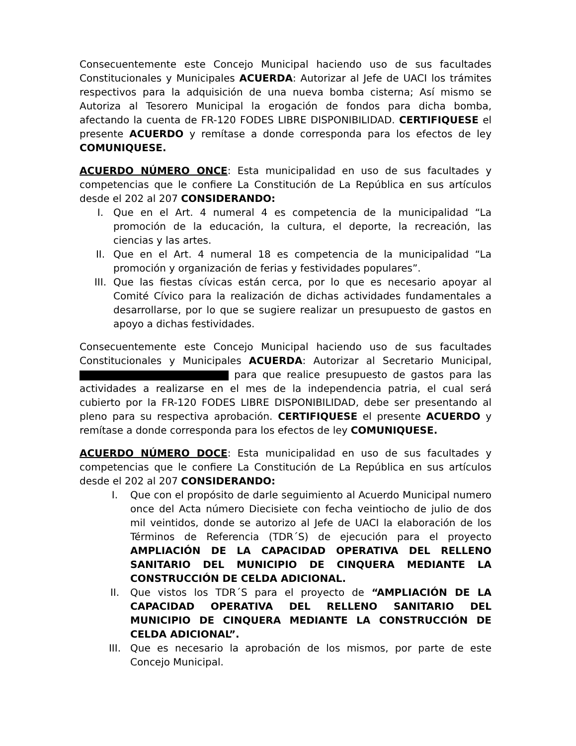Consecuentemente este Concejo Municipal haciendo uso de sus facultades Constitucionales y Municipales ACUERDA: Autorizar al Jefe de UACI los trámites respectivos para la adquisición de una nueva bomba cisterna; Así mismo se Autoriza al Tesorero Municipal la erogación de fondos para dicha bomba, afectando la cuenta de FR-120 FODES LIBRE DISPONIBILIDAD. CERTIFIQUESE el presente ACUERDO y remítase a donde corresponda para los efectos de ley COMUNIQUESE.
ACUERDO NÚMERO ONCE: Esta municipalidad en uso de sus facultades y competencias que le confiere La Constitución de La República en sus artículos desde el 202 al 207 CONSIDERANDO:
I. Que en el Art. 4 numeral 4 es competencia de la municipalidad “La promoción de la educación, la cultura, el deporte, la recreación, las ciencias y las artes.
II. Que en el Art. 4 numeral 18 es competencia de la municipalidad “La promoción y organización de ferias y festividades populares”.
III. Que las fiestas cívicas están cerca, por lo que es necesario apoyar al Comité Cívico para la realización de dichas actividades fundamentales a desarrollarse, por lo que se sugiere realizar un presupuesto de gastos en apoyo a dichas festividades.
Consecuentemente este Concejo Municipal haciendo uso de sus facultades Constitucionales y Municipales ACUERDA: Autorizar al Secretario Municipal, para que realice presupuesto de gastos para las actividades a realizarse en el mes de la independencia patria, el cual será cubierto por la FR-120 FODES LIBRE DISPONIBILIDAD, debe ser presentando al pleno para su respectiva aprobación. CERTIFIQUESE el presente ACUERDO y remítase a donde corresponda para los efectos de ley COMUNIQUESE.
ACUERDO NÚMERO DOCE: Esta municipalidad en uso de sus facultades y competencias que le confiere La Constitución de La República en sus artículos desde el 202 al 207 CONSIDERANDO:
I. Que con el propósito de darle seguimiento al Acuerdo Municipal numero once del Acta número Diecisiete con fecha veintiocho de julio de dos mil veintidos, donde se autorizo al Jefe de UACI la elaboración de los Términos de Referencia (TDR´S) de ejecución para el proyecto AMPLIACIÓN DE LA CAPACIDAD OPERATIVA DEL RELLENO SANITARIO DEL MUNICIPIO DE CINQUERA MEDIANTE LA CONSTRUCCIÓN DE CELDA ADICIONAL.
II. Que vistos los TDR´S para el proyecto de “AMPLIACIÓN DE LA CAPACIDAD OPERATIVA DEL RELLENO SANITARIO DEL MUNICIPIO DE CINQUERA MEDIANTE LA CONSTRUCCIÓN DE CELDA ADICIONAL”.
III. Que es necesario la aprobación de los mismos, por parte de este Concejo Municipal.